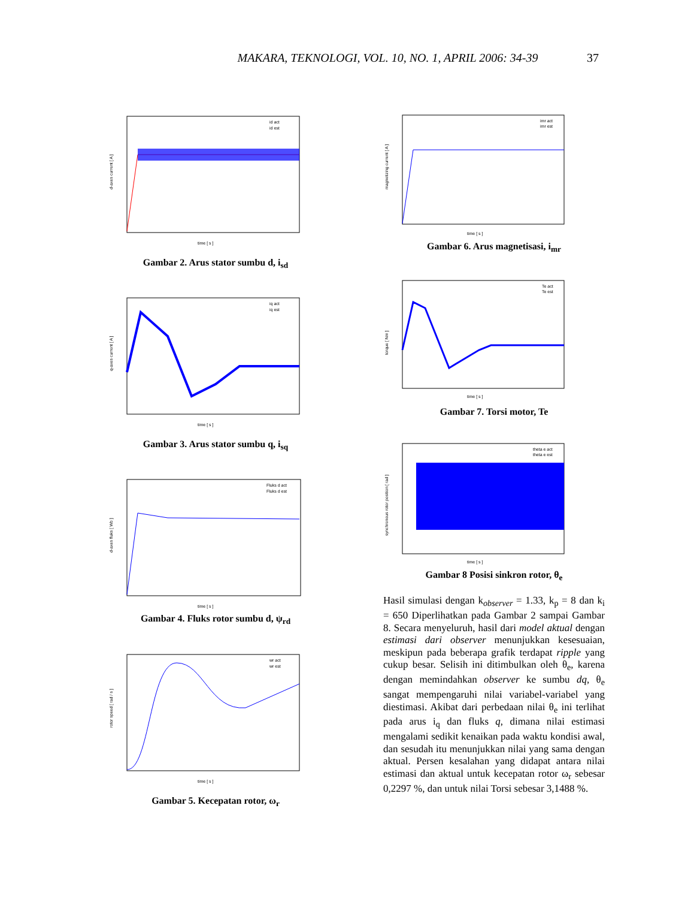MAKARA, TEKNOLOGI, VOL. 10, NO. 1, APRIL 2006: 34-39 37
d-axes current [ A ]
time [ s ]
id act
id est
Gambar 2. Arus stator sumbu d, i<sub>sd</sub>
q-axes current [ A ]
time [ s ]
iq act
iq est
Gambar 3. Arus stator sumbu q, i<sub>sq</sub>
d-axes fluks [ Wb ]
time [ s ]
Fluks d act
Fluks d est
Gambar 4. Fluks rotor sumbu d, ψ<sub>rd</sub>
rotor speed [ rad / s ]
time [ s ]
wr act
wr est
Gambar 5. Kecepatan rotor, ω<sub>r</sub>
magnetizing current [ A ]
time [ s ]
imr act
imr est
Gambar 6. Arus magnetisasi, i<sub>mr</sub>
torque [ Nm ]
time [ s ]
Te act
Te est
Gambar 7. Torsi motor, Te
synchronous rotor position [ rad ]
time [ s ]
theta e act
theta e est
Gambar 8 Posisi sinkron rotor, θ<sub>e</sub>
Hasil simulasi dengan k<sub>observer</sub> = 1.33, k<sub>p</sub> = 8 dan k<sub>i</sub> = 650 Diperlihatkan pada Gambar 2 sampai Gambar 8. Secara menyeluruh, hasil dari model aktual dengan estimasi dari observer menunjukkan kesesuaian, meskipun pada beberapa grafik terdapat ripple yang cukup besar. Selisih ini ditimbulkan oleh θ<sub>e</sub>, karena dengan memindahkan observer ke sumbu dq, θ<sub>e</sub> sangat mempengaruhi nilai variabel-variabel yang diestimasi. Akibat dari perbedaan nilai θ<sub>e</sub> ini terlihat pada arus i<sub>q</sub> dan fluks q, dimana nilai estimasi mengalami sedikit kenaikan pada waktu kondisi awal, dan sesudah itu menunjukkan nilai yang sama dengan aktual. Persen kesalahan yang didapat antara nilai estimasi dan aktual untuk kecepatan rotor ω<sub>r</sub> sebesar 0,2297 %, dan untuk nilai Torsi sebesar 3,1488 %.